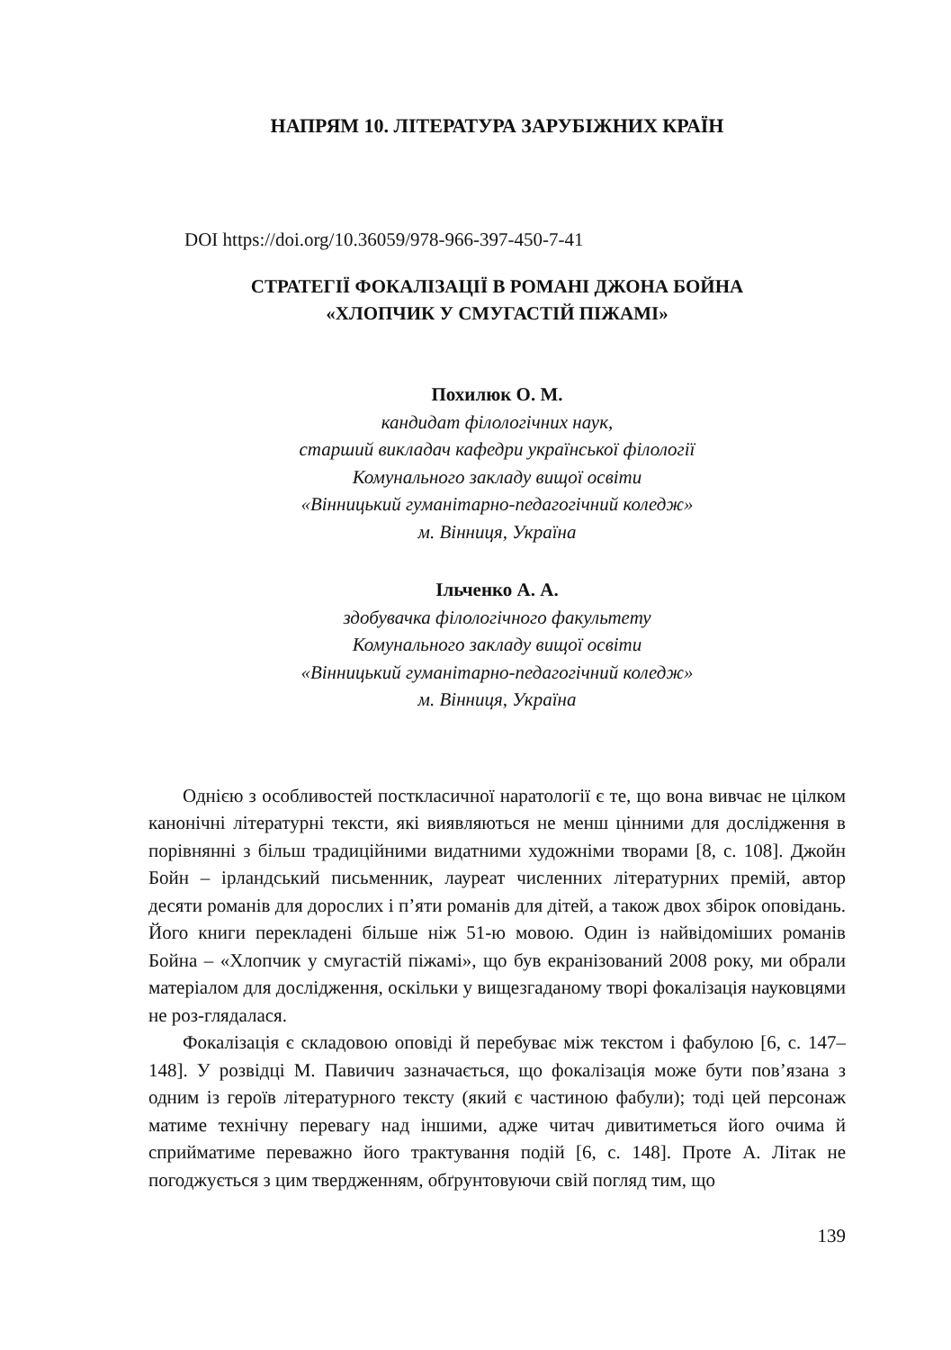НАПРЯМ 10. ЛІТЕРАТУРА ЗАРУБІЖНИХ КРАЇН
DOI https://doi.org/10.36059/978-966-397-450-7-41
СТРАТЕГІЇ ФОКАЛІЗАЦІЇ В РОМАНІ ДЖОНА БОЙНА
«ХЛОПЧИК У СМУГАСТІЙ ПІЖАМІ»
Похилюк О. М.
кандидат філологічних наук,
старший викладач кафедри української філології
Комунального закладу вищої освіти
«Вінницький гуманітарно-педагогічний коледж»
м. Вінниця, Україна
Ільченко А. А.
здобувачка філологічного факультету
Комунального закладу вищої освіти
«Вінницький гуманітарно-педагогічний коледж»
м. Вінниця, Україна
Однією з особливостей посткласичної наратології є те, що вона вивчає не цілком канонічні літературні тексти, які виявляються не менш цінними для дослідження в порівнянні з більш традиційними видатними художніми творами [8, с. 108]. Джойн Бойн – ірландський письменник, лауреат численних літературних премій, автор десяти романів для дорослих і п’яти романів для дітей, а також двох збірок оповідань. Його книги перекладені більше ніж 51-ю мовою. Один із найвідоміших романів Бойна – «Хлопчик у смугастій піжамі», що був екранізований 2008 року, ми обрали матеріалом для дослідження, оскільки у вищезгаданому творі фокалізація науковцями не роз-глядалася.
Фокалізація є складовою оповіді й перебуває між текстом і фабулою [6, с. 147–148]. У розвідці М. Павичич зазначається, що фокалізація може бути пов’язана з одним із героїв літературного тексту (який є частиною фабули); тоді цей персонаж матиме технічну перевагу над іншими, адже читач дивитиметься його очима й сприйматиме переважно його трактування подій [6, с. 148]. Проте А. Літак не погоджується з цим твердженням, обґрунтовуючи свій погляд тим, що
139